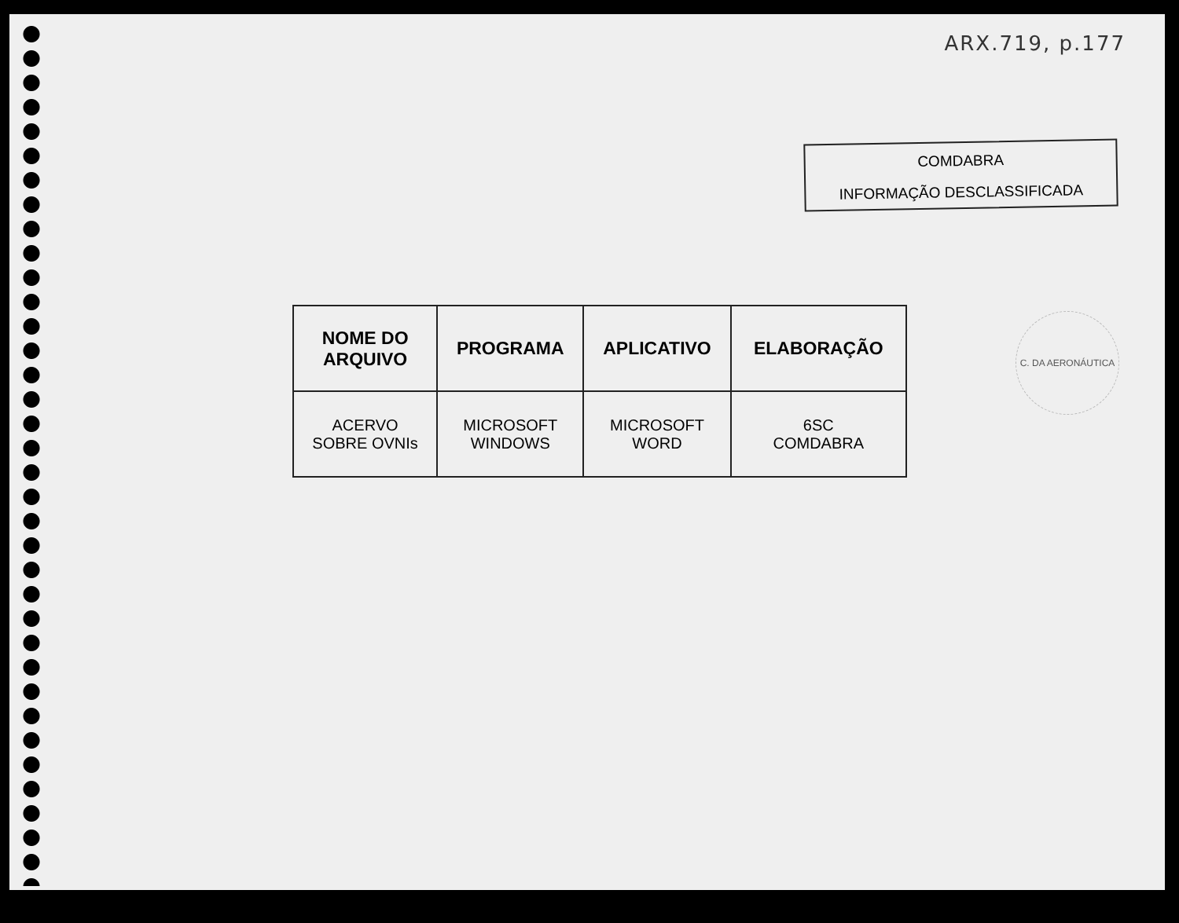ARX.719, p.177
COMDABRA
INFORMAÇÃO DESCLASSIFICADA
C. DA AERONÁUTICA
| NOME DO ARQUIVO | PROGRAMA | APLICATIVO | ELABORAÇÃO |
| --- | --- | --- | --- |
| ACERVO SOBRE OVNIs | MICROSOFT WINDOWS | MICROSOFT WORD | 6SC COMDABRA |